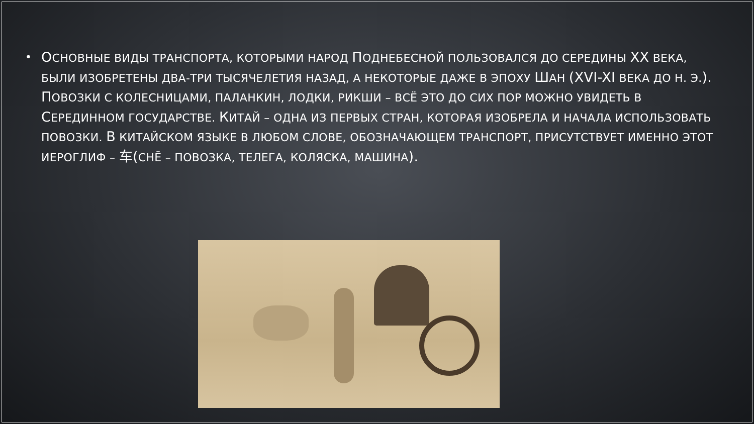•
ОСНОВНЫЕ ВИДЫ ТРАНСПОРТА, КОТОРЫМИ НАРОД ПОДНЕБЕСНОЙ ПОЛЬЗОВАЛСЯ ДО СЕРЕДИНЫ XX ВЕКА, БЫЛИ ИЗОБРЕТЕНЫ ДВА-ТРИ ТЫСЯЧЕЛЕТИЯ НАЗАД, А НЕКОТОРЫЕ ДАЖЕ В ЭПОХУ ШАН (XVI-XI ВЕКА ДО Н. Э.). ПОВОЗКИ С КОЛЕСНИЦАМИ, ПАЛАНКИН, ЛОДКИ, РИКШИ – ВСЁ ЭТО ДО СИХ ПОР МОЖНО УВИДЕТЬ В СЕРЕДИННОМ ГОСУДАРСТВЕ. КИТАЙ – ОДНА ИЗ ПЕРВЫХ СТРАН, КОТОРАЯ ИЗОБРЕЛА И НАЧАЛА ИСПОЛЬЗОВАТЬ ПОВОЗКИ. В КИТАЙСКОМ ЯЗЫКЕ В ЛЮБОМ СЛОВЕ, ОБОЗНАЧАЮЩЕМ ТРАНСПОРТ, ПРИСУТСТВУЕТ ИМЕННО ЭТОТ ИЕРОГЛИФ – 车(CHĒ – ПОВОЗКА, ТЕЛЕГА, КОЛЯСКА, МАШИНА).